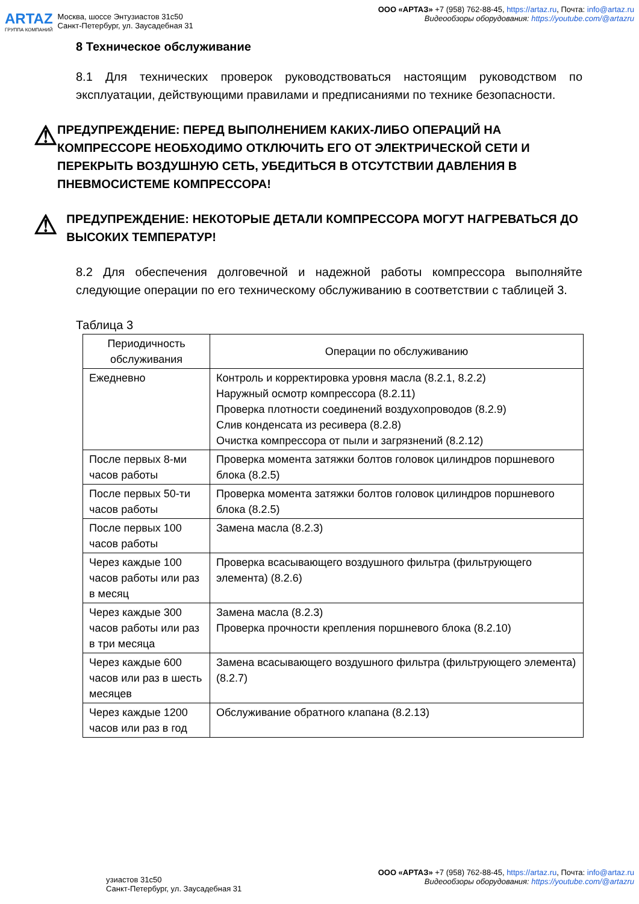ARTAZ
ГРУППА КОМПАНИЙ
Москва, шоссе Энтузиастов 31с50
Санкт-Петербург, ул. Заусадебная 31
ООО «АРТАЗ» +7 (958) 762-88-45, https://artaz.ru, Почта: info@artaz.ru
Видеообзоры оборудования: https://youtube.com/@artazru
8 Техническое обслуживание
8.1 Для технических проверок руководствоваться настоящим руководством по эксплуатации, действующими правилами и предписаниями по технике безопасности.
⚠
ПРЕДУПРЕЖДЕНИЕ: ПЕРЕД ВЫПОЛНЕНИЕМ КАКИХ-ЛИБО ОПЕРАЦИЙ НА КОМПРЕССОРЕ НЕОБХОДИМО ОТКЛЮЧИТЬ ЕГО ОТ ЭЛЕКТРИЧЕСКОЙ СЕТИ И ПЕРЕКРЫТЬ ВОЗДУШНУЮ СЕТЬ, УБЕДИТЬСЯ В ОТСУТСТВИИ ДАВЛЕНИЯ В ПНЕВМОСИСТЕМЕ КОМПРЕССОРА!
⚠
ПРЕДУПРЕЖДЕНИЕ: НЕКОТОРЫЕ ДЕТАЛИ КОМПРЕССОРА МОГУТ НАГРЕВАТЬСЯ ДО ВЫСОКИХ ТЕМПЕРАТУР!
8.2 Для обеспечения долговечной и надежной работы компрессора выполняйте следующие операции по его техническому обслуживанию в соответствии с таблицей 3.
Таблица 3
| Периодичность обслуживания | Операции по обслуживанию |
| --- | --- |
| Ежедневно | Контроль и корректировка уровня масла (8.2.1, 8.2.2) Наружный осмотр компрессора (8.2.11) Проверка плотности соединений воздухопроводов (8.2.9) Слив конденсата из ресивера (8.2.8) Очистка компрессора от пыли и загрязнений (8.2.12) |
| После первых 8-ми часов работы | Проверка момента затяжки болтов головок цилиндров поршневого блока (8.2.5) |
| После первых 50-ти часов работы | Проверка момента затяжки болтов головок цилиндров поршневого блока (8.2.5) |
| После первых 100 часов работы | Замена масла (8.2.3) |
| Через каждые 100 часов работы или раз в месяц | Проверка всасывающего воздушного фильтра (фильтрующего элемента) (8.2.6) |
| Через каждые 300 часов работы или раз в три месяца | Замена масла (8.2.3) Проверка прочности крепления поршневого блока (8.2.10) |
| Через каждые 600 часов или раз в шесть месяцев | Замена всасывающего воздушного фильтра (фильтрующего элемента) (8.2.7) |
| Через каждые 1200 часов или раз в год | Обслуживание обратного клапана (8.2.13) |
узиастов 31с50
Санкт-Петербург, ул. Заусадебная 31
ООО «АРТАЗ» +7 (958) 762-88-45, https://artaz.ru, Почта: info@artaz.ru
Видеообзоры оборудования: https://youtube.com/@artazru